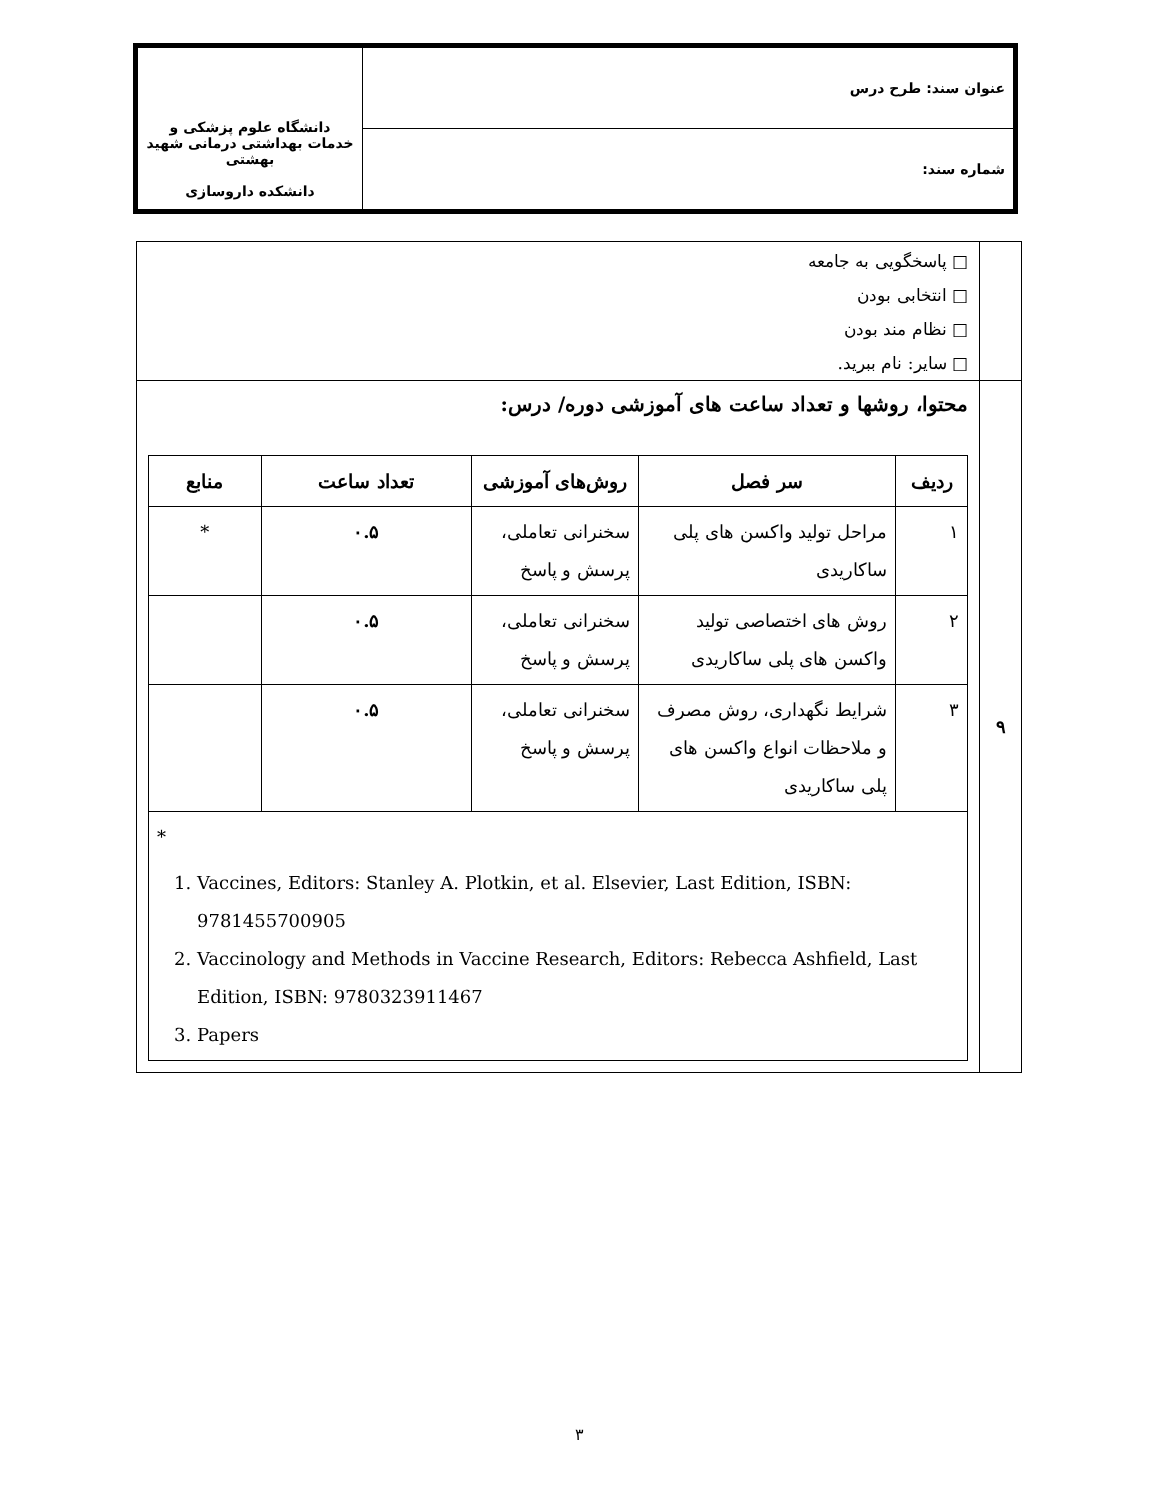| عنوان سند: طرح درس | دانشگاه علوم پزشکی و خدمات بهداشتی درمانی شهید بهشتی دانشکده داروسازی |
| شماره سند: | |
| | □ پاسخگویی به جامعه □ انتخابی بودن □ نظام مند بودن □ سایر: نام ببرید. |
| ۹ | محتوا، روشها و تعداد ساعت های آموزشی دوره/ درس: / ردیف / سر فصل / روش‌های آموزشی / تعداد ساعت / منابع / / --- / --- / --- / --- / --- / / ۱ / مراحل تولید واکسن های پلی ساکاریدی / سخنرانی تعاملی، پرسش و پاسخ / ۰.۵ / * / / ۲ / روش های اختصاصی تولید واکسن های پلی ساکاریدی / سخنرانی تعاملی، پرسش و پاسخ / ۰.۵ / / / ۳ / شرایط نگهداری، روش مصرف و ملاحظات انواع واکسن های پلی ساکاریدی / سخنرانی تعاملی، پرسش و پاسخ / ۰.۵ / / / * 1. Vaccines, Editors: Stanley A. Plotkin, et al. Elsevier, Last Edition, ISBN: 9781455700905 2. Vaccinology and Methods in Vaccine Research, Editors: Rebecca Ashfield, Last Edition, ISBN: 9780323911467 3. Papers / / / / / |
۳